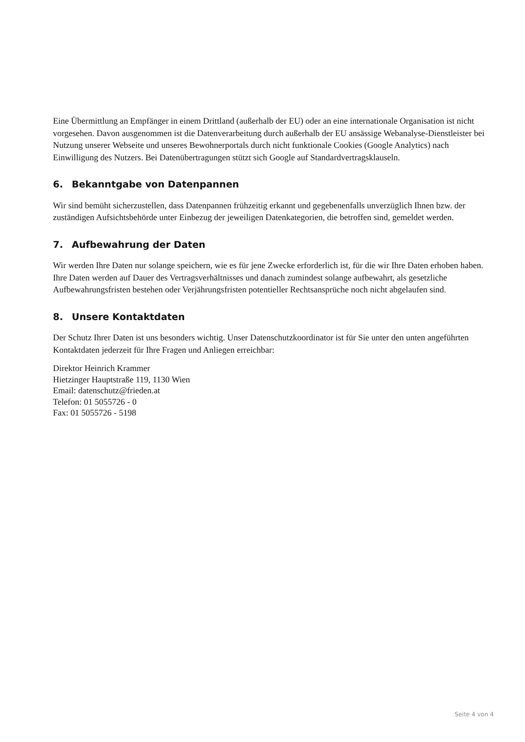Eine Übermittlung an Empfänger in einem Drittland (außerhalb der EU) oder an eine internationale Organisation ist nicht vorgesehen. Davon ausgenommen ist die Datenverarbeitung durch außerhalb der EU ansässige Webanalyse-Dienstleister bei Nutzung unserer Webseite und unseres Bewohnerportals durch nicht funktionale Cookies (Google Analytics) nach Einwilligung des Nutzers. Bei Datenübertragungen stützt sich Google auf Standardvertragsklauseln.
6. Bekanntgabe von Datenpannen
Wir sind bemüht sicherzustellen, dass Datenpannen frühzeitig erkannt und gegebenenfalls unverzüglich Ihnen bzw. der zuständigen Aufsichtsbehörde unter Einbezug der jeweiligen Datenkategorien, die betroffen sind, gemeldet werden.
7. Aufbewahrung der Daten
Wir werden Ihre Daten nur solange speichern, wie es für jene Zwecke erforderlich ist, für die wir Ihre Daten erhoben haben. Ihre Daten werden auf Dauer des Vertragsverhältnisses und danach zumindest solange aufbewahrt, als gesetzliche Aufbewahrungsfristen bestehen oder Verjährungsfristen potentieller Rechtsansprüche noch nicht abgelaufen sind.
8. Unsere Kontaktdaten
Der Schutz Ihrer Daten ist uns besonders wichtig. Unser Datenschutzkoordinator ist für Sie unter den unten angeführten Kontaktdaten jederzeit für Ihre Fragen und Anliegen erreichbar:
Direktor Heinrich Krammer
Hietzinger Hauptstraße 119, 1130 Wien
Email: datenschutz@frieden.at
Telefon: 01 5055726 - 0
Fax: 01 5055726 - 5198
Seite 4 von 4